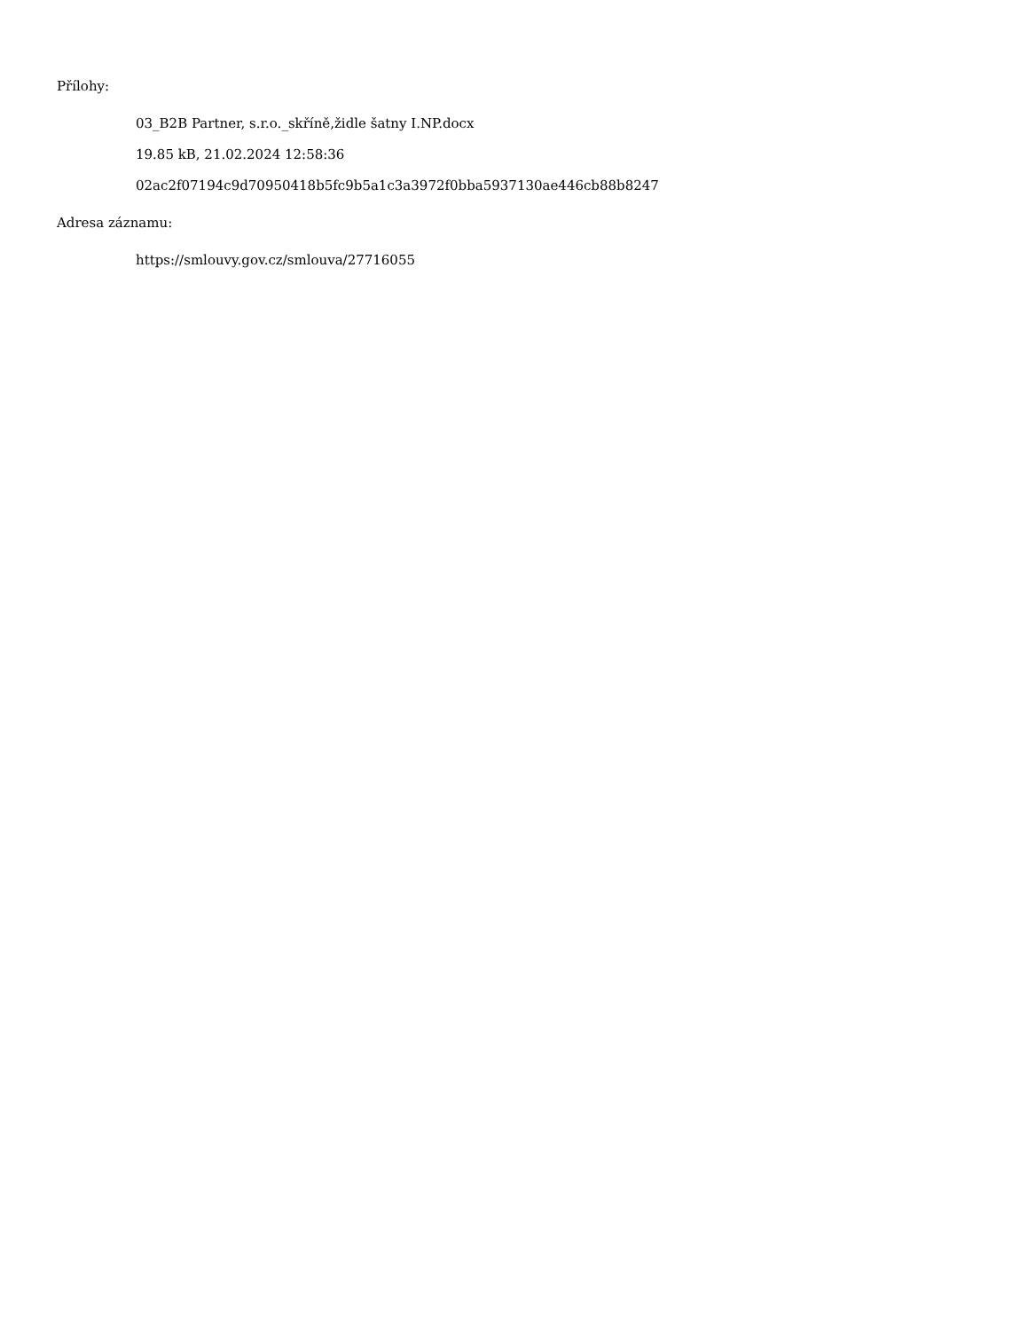Přílohy:
03_B2B Partner, s.r.o._skříně,židle šatny I.NP.docx
19.85 kB, 21.02.2024 12:58:36
02ac2f07194c9d70950418b5fc9b5a1c3a3972f0bba5937130ae446cb88b8247
Adresa záznamu:
https://smlouvy.gov.cz/smlouva/27716055